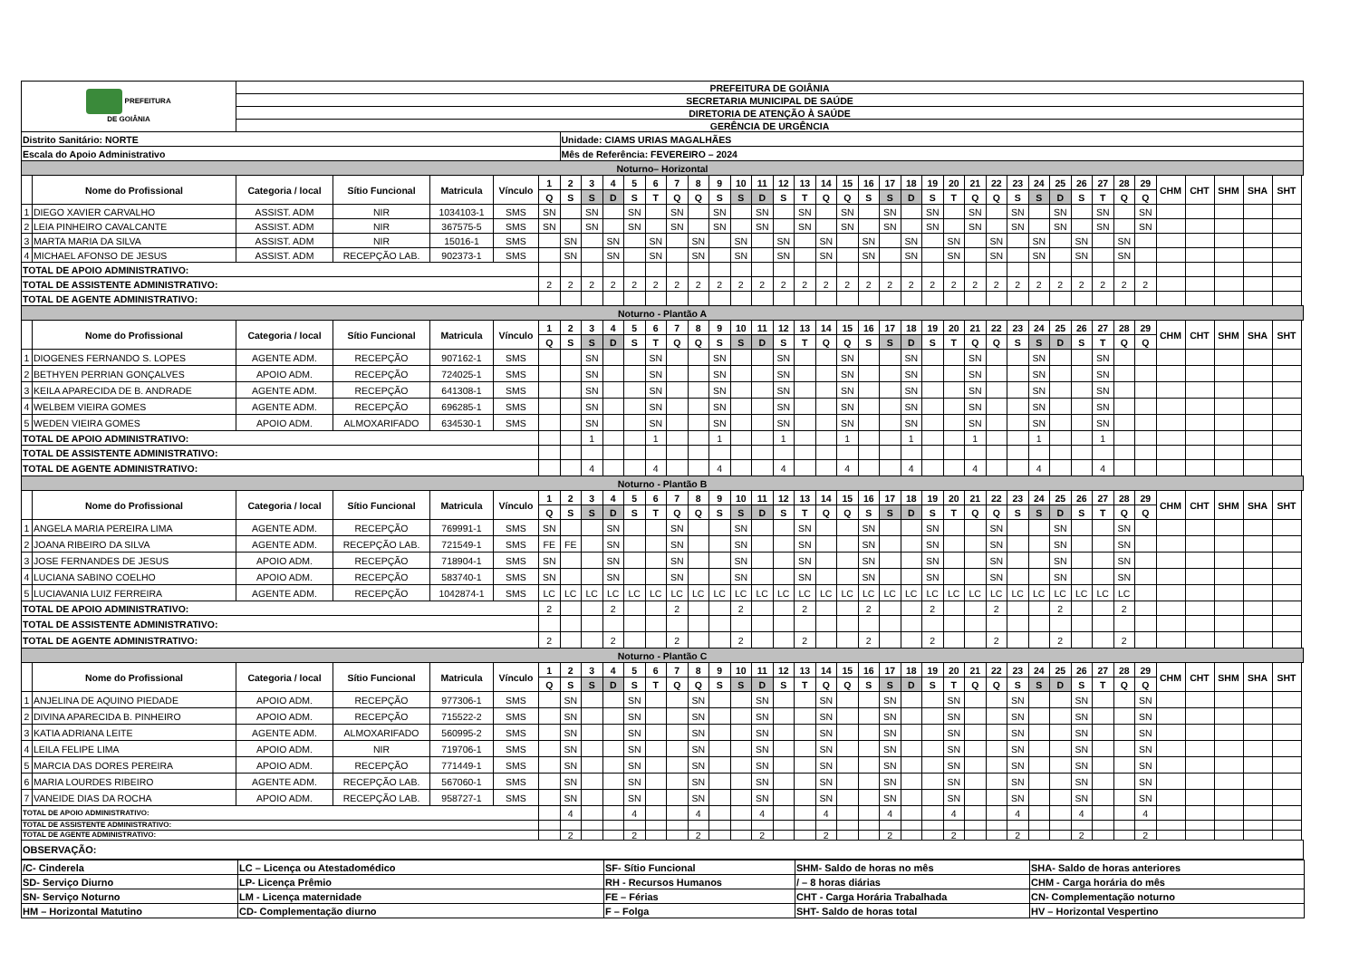| PREFEITURA DE GOIÂNIA | | PREFEITURA DE GOIÂNIA | | | | | | | | | | | | | | | | | | | | | | | | | | | | | | | | | | | | | |
| | | SECRETARIA MUNICIPAL DE SAÚDE | | | | | | | | | | | | | | | | | | | | | | | | | | | | | | | | | | | | | |
| | | DIRETORIA DE ATENÇÃO À SAÚDE | | | | | | | | | | | | | | | | | | | | | | | | | | | | | | | | | | | | | |
| | | GERÊNCIA DE URGÊNCIA | | | | | | | | | | | | | | | | | | | | | | | | | | | | | | | | | | | | | |
| Distrito Sanitário: NORTE | | | | | | | Unidade: CIAMS URIAS MAGALHÃES | | | | | | | | | | | | | | | | | | | | | | | | | | | | | | | | |
| Escala do Apoio Administrativo | | | | | | | Mês de Referência: FEVEREIRO – 2024 | | | | | | | | | | | | | | | | | | | | | | | | | | | | | | | | |
| Noturno– Horizontal | | | | | | | | | | | | | | | | | | | | | | | | | | | | | | | | | | | | | | | |
| | Nome do Profissional | Categoria / local | Sítio Funcional | Matricula | Vínculo | 1 | 2 | 3 | 4 | 5 | 6 | 7 | 8 | 9 | 10 | 11 | 12 | 13 | 14 | 15 | 16 | 17 | 18 | 19 | 20 | 21 | 22 | 23 | 24 | 25 | 26 | 27 | 28 | 29 | CHM | CHT | SHM | SHA | SHT |
| | | | | | | Q | S | S | D | S | T | Q | Q | S | S | D | S | T | Q | Q | S | S | D | S | T | Q | Q | S | S | D | S | T | Q | Q | | | | | |
| 1 | DIEGO XAVIER CARVALHO | ASSIST. ADM | NIR | 1034103-1 | SMS | SN | | SN | | SN | | SN | | SN | | SN | | SN | | SN | | SN | | SN | | SN | | SN | | SN | | SN | | SN | | | | | |
| 2 | LEIA PINHEIRO CAVALCANTE | ASSIST. ADM | NIR | 367575-5 | SMS | SN | | SN | | SN | | SN | | SN | | SN | | SN | | SN | | SN | | SN | | SN | | SN | | SN | | SN | | SN | | | | | |
| 3 | MARTA MARIA DA SILVA | ASSIST. ADM | NIR | 15016-1 | SMS | | SN | | SN | | SN | | SN | | SN | | SN | | SN | | SN | | SN | | SN | | SN | | SN | | SN | | SN | | | | | | |
| 4 | MICHAEL AFONSO DE JESUS | ASSIST. ADM | RECEPÇÃO LAB. | 902373-1 | SMS | | SN | | SN | | SN | | SN | | SN | | SN | | SN | | SN | | SN | | SN | | SN | | SN | | SN | | SN | | | | | | |
| TOTAL DE APOIO ADMINISTRATIVO: | | | | | | | | | | | | | | | | | | | | | | | | | | | | | | | | | | | | | | | |
| TOTAL DE ASSISTENTE ADMINISTRATIVO: | | | | | | 2 | 2 | 2 | 2 | 2 | 2 | 2 | 2 | 2 | 2 | 2 | 2 | 2 | 2 | 2 | 2 | 2 | 2 | 2 | 2 | 2 | 2 | 2 | 2 | 2 | 2 | 2 | 2 | 2 | | | | | |
| TOTAL DE AGENTE ADMINISTRATIVO: | | | | | | | | | | | | | | | | | | | | | | | | | | | | | | | | | | | | | | | |
| Noturno - Plantão A | | | | | | | | | | | | | | | | | | | | | | | | | | | | | | | | | | | | | | | |
| | Nome do Profissional | Categoria / local | Sítio Funcional | Matricula | Vínculo | 1 | 2 | 3 | 4 | 5 | 6 | 7 | 8 | 9 | 10 | 11 | 12 | 13 | 14 | 15 | 16 | 17 | 18 | 19 | 20 | 21 | 22 | 23 | 24 | 25 | 26 | 27 | 28 | 29 | CHM | CHT | SHM | SHA | SHT |
| | | | | | | Q | S | S | D | S | T | Q | Q | S | S | D | S | T | Q | Q | S | S | D | S | T | Q | Q | S | S | D | S | T | Q | Q | | | | | |
| 1 | DIOGENES FERNANDO S. LOPES | AGENTE ADM. | RECEPÇÃO | 907162-1 | SMS | | | SN | | | SN | | | SN | | | SN | | | SN | | | SN | | | SN | | | SN | | | SN | | | | | | | |
| 2 | BETHYEN PERRIAN GONÇALVES | APOIO ADM. | RECEPÇÃO | 724025-1 | SMS | | | SN | | | SN | | | SN | | | SN | | | SN | | | SN | | | SN | | | SN | | | SN | | | | | | | |
| 3 | KEILA APARECIDA DE B. ANDRADE | AGENTE ADM. | RECEPÇÃO | 641308-1 | SMS | | | SN | | | SN | | | SN | | | SN | | | SN | | | SN | | | SN | | | SN | | | SN | | | | | | | |
| 4 | WELBEM VIEIRA GOMES | AGENTE ADM. | RECEPÇÃO | 696285-1 | SMS | | | SN | | | SN | | | SN | | | SN | | | SN | | | SN | | | SN | | | SN | | | SN | | | | | | | |
| 5 | WEDEN VIEIRA GOMES | APOIO ADM. | ALMOXARIFADO | 634530-1 | SMS | | | SN | | | SN | | | SN | | | SN | | | SN | | | SN | | | SN | | | SN | | | SN | | | | | | | |
| TOTAL DE APOIO ADMINISTRATIVO: | | | | | | | | 1 | | | 1 | | | 1 | | | 1 | | | 1 | | | 1 | | | 1 | | | 1 | | | 1 | | | | | | | |
| TOTAL DE ASSISTENTE ADMINISTRATIVO: | | | | | | | | | | | | | | | | | | | | | | | | | | | | | | | | | | | | | | | |
| TOTAL DE AGENTE ADMINISTRATIVO: | | | | | | | | 4 | | | 4 | | | 4 | | | 4 | | | 4 | | | 4 | | | 4 | | | 4 | | | 4 | | | | | | | |
| Noturno - Plantão B | | | | | | | | | | | | | | | | | | | | | | | | | | | | | | | | | | | | | | | |
| | Nome do Profissional | Categoria / local | Sítio Funcional | Matricula | Vínculo | 1 | 2 | 3 | 4 | 5 | 6 | 7 | 8 | 9 | 10 | 11 | 12 | 13 | 14 | 15 | 16 | 17 | 18 | 19 | 20 | 21 | 22 | 23 | 24 | 25 | 26 | 27 | 28 | 29 | CHM | CHT | SHM | SHA | SHT |
| | | | | | | Q | S | S | D | S | T | Q | Q | S | S | D | S | T | Q | Q | S | S | D | S | T | Q | Q | S | S | D | S | T | Q | Q | | | | | |
| 1 | ANGELA MARIA PEREIRA LIMA | AGENTE ADM. | RECEPÇÃO | 769991-1 | SMS | SN | | | SN | | | SN | | | SN | | | SN | | | SN | | | SN | | | SN | | | SN | | | SN | | | | | | |
| 2 | JOANA RIBEIRO DA SILVA | AGENTE ADM. | RECEPÇÃO LAB. | 721549-1 | SMS | FE | FE | | SN | | | SN | | | SN | | | SN | | | SN | | | SN | | | SN | | | SN | | | SN | | | | | | |
| 3 | JOSE FERNANDES DE JESUS | APOIO ADM. | RECEPÇÃO | 718904-1 | SMS | SN | | | SN | | | SN | | | SN | | | SN | | | SN | | | SN | | | SN | | | SN | | | SN | | | | | | |
| 4 | LUCIANA SABINO COELHO | APOIO ADM. | RECEPÇÃO | 583740-1 | SMS | SN | | | SN | | | SN | | | SN | | | SN | | | SN | | | SN | | | SN | | | SN | | | SN | | | | | | |
| 5 | LUCIAVANIA LUIZ FERREIRA | AGENTE ADM. | RECEPÇÃO | 1042874-1 | SMS | LC | LC | LC | LC | LC | LC | LC | LC | LC | LC | LC | LC | LC | LC | LC | LC | LC | LC | LC | LC | LC | LC | LC | LC | LC | LC | LC | LC | | | | | | |
| TOTAL DE APOIO ADMINISTRATIVO: | | | | | | 2 | | | 2 | | | 2 | | | 2 | | | 2 | | | 2 | | | 2 | | | 2 | | | 2 | | | 2 | | | | | | |
| TOTAL DE ASSISTENTE ADMINISTRATIVO: | | | | | | | | | | | | | | | | | | | | | | | | | | | | | | | | | | | | | | | |
| TOTAL DE AGENTE ADMINISTRATIVO: | | | | | | 2 | | | 2 | | | 2 | | | 2 | | | 2 | | | 2 | | | 2 | | | 2 | | | 2 | | | 2 | | | | | | |
| Noturno - Plantão C | | | | | | | | | | | | | | | | | | | | | | | | | | | | | | | | | | | | | | | |
| | Nome do Profissional | Categoria / local | Sítio Funcional | Matricula | Vínculo | 1 | 2 | 3 | 4 | 5 | 6 | 7 | 8 | 9 | 10 | 11 | 12 | 13 | 14 | 15 | 16 | 17 | 18 | 19 | 20 | 21 | 22 | 23 | 24 | 25 | 26 | 27 | 28 | 29 | CHM | CHT | SHM | SHA | SHT |
| | | | | | | Q | S | S | D | S | T | Q | Q | S | S | D | S | T | Q | Q | S | S | D | S | T | Q | Q | S | S | D | S | T | Q | Q | | | | | |
| 1 | ANJELINA DE AQUINO PIEDADE | APOIO ADM. | RECEPÇÃO | 977306-1 | SMS | | SN | | | SN | | | SN | | | SN | | | SN | | | SN | | | SN | | | SN | | | SN | | | SN | | | | | |
| 2 | DIVINA APARECIDA B. PINHEIRO | APOIO ADM. | RECEPÇÃO | 715522-2 | SMS | | SN | | | SN | | | SN | | | SN | | | SN | | | SN | | | SN | | | SN | | | SN | | | SN | | | | | |
| 3 | KATIA ADRIANA LEITE | AGENTE ADM. | ALMOXARIFADO | 560995-2 | SMS | | SN | | | SN | | | SN | | | SN | | | SN | | | SN | | | SN | | | SN | | | SN | | | SN | | | | | |
| 4 | LEILA FELIPE LIMA | APOIO ADM. | NIR | 719706-1 | SMS | | SN | | | SN | | | SN | | | SN | | | SN | | | SN | | | SN | | | SN | | | SN | | | SN | | | | | |
| 5 | MARCIA DAS DORES PEREIRA | APOIO ADM. | RECEPÇÃO | 771449-1 | SMS | | SN | | | SN | | | SN | | | SN | | | SN | | | SN | | | SN | | | SN | | | SN | | | SN | | | | | |
| 6 | MARIA LOURDES RIBEIRO | AGENTE ADM. | RECEPÇÃO LAB. | 567060-1 | SMS | | SN | | | SN | | | SN | | | SN | | | SN | | | SN | | | SN | | | SN | | | SN | | | SN | | | | | |
| 7 | VANEIDE DIAS DA ROCHA | APOIO ADM. | RECEPÇÃO LAB. | 958727-1 | SMS | | SN | | | SN | | | SN | | | SN | | | SN | | | SN | | | SN | | | SN | | | SN | | | SN | | | | | |
| TOTAL DE APOIO ADMINISTRATIVO: | | | | | | | 4 | | | 4 | | | 4 | | | 4 | | | 4 | | | 4 | | | 4 | | | 4 | | | 4 | | | 4 | | | | | |
| TOTAL DE ASSISTENTE ADMINISTRATIVO: | | | | | | | | | | | | | | | | | | | | | | | | | | | | | | | | | | | | | | | |
| TOTAL DE AGENTE ADMINISTRATIVO: | | | | | | | 2 | | | 2 | | | 2 | | | 2 | | | 2 | | | 2 | | | 2 | | | 2 | | | 2 | | | 2 | | | | | |
| OBSERVAÇÃO: | | | | | | | | | | | | | | | | | | | | | | | | | | | | | | | | | | | | | | | |
| /C- Cinderela | LC – Licença ou Atestadomédico | SF- Sítio Funcional | SHM- Saldo de horas no mês | SHA- Saldo de horas anteriores |
| SD- Serviço Diurno | LP- Licença Prêmio | RH - Recursos Humanos | / – 8 horas diárias | CHM - Carga horária do mês |
| SN- Serviço Noturno | LM - Licença maternidade | FE – Férias | CHT - Carga Horária Trabalhada | CN- Complementação noturno |
| HM – Horizontal Matutino | CD- Complementação diurno | F – Folga | SHT- Saldo de horas total | HV – Horizontal Vespertino |